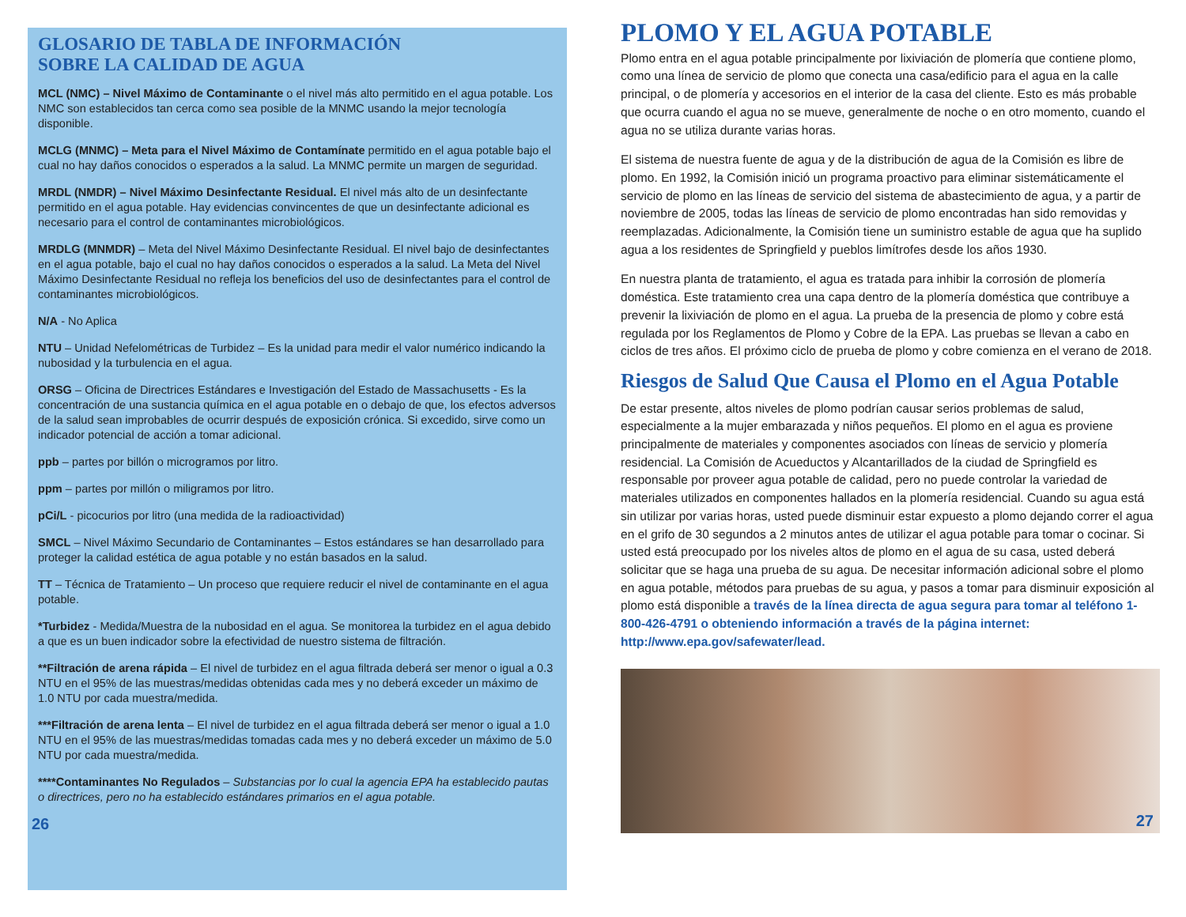GLOSARIO DE TABLA DE INFORMACIÓN
SOBRE LA CALIDAD DE AGUA
MCL (NMC) – Nivel Máximo de Contaminante o el nivel más alto permitido en el agua potable. Los NMC son establecidos tan cerca como sea posible de la MNMC usando la mejor tecnología disponible.
MCLG (MNMC) – Meta para el Nivel Máximo de Contamínate permitido en el agua potable bajo el cual no hay daños conocidos o esperados a la salud. La MNMC permite un margen de seguridad.
MRDL (NMDR) – Nivel Máximo Desinfectante Residual. El nivel más alto de un desinfectante permitido en el agua potable. Hay evidencias convincentes de que un desinfectante adicional es necesario para el control de contaminantes microbiológicos.
MRDLG (MNMDR) – Meta del Nivel Máximo Desinfectante Residual. El nivel bajo de desinfectantes en el agua potable, bajo el cual no hay daños conocidos o esperados a la salud. La Meta del Nivel Máximo Desinfectante Residual no refleja los beneficios del uso de desinfectantes para el control de contaminantes microbiológicos.
N/A - No Aplica
NTU – Unidad Nefelométricas de Turbidez – Es la unidad para medir el valor numérico indicando la nubosidad y la turbulencia en el agua.
ORSG – Oficina de Directrices Estándares e Investigación del Estado de Massachusetts - Es la concentración de una sustancia química en el agua potable en o debajo de que, los efectos adversos de la salud sean improbables de ocurrir después de exposición crónica. Si excedido, sirve como un indicador potencial de acción a tomar adicional.
ppb – partes por billón o microgramos por litro.
ppm – partes por millón o miligramos por litro.
pCi/L - picocurios por litro (una medida de la radioactividad)
SMCL – Nivel Máximo Secundario de Contaminantes – Estos estándares se han desarrollado para proteger la calidad estética de agua potable y no están basados en la salud.
TT – Técnica de Tratamiento – Un proceso que requiere reducir el nivel de contaminante en el agua potable.
*Turbidez - Medida/Muestra de la nubosidad en el agua. Se monitorea la turbidez en el agua debido a que es un buen indicador sobre la efectividad de nuestro sistema de filtración.
**Filtración de arena rápida – El nivel de turbidez en el agua filtrada deberá ser menor o igual a 0.3 NTU en el 95% de las muestras/medidas obtenidas cada mes y no deberá exceder un máximo de 1.0 NTU por cada muestra/medida.
***Filtración de arena lenta – El nivel de turbidez en el agua filtrada deberá ser menor o igual a 1.0 NTU en el 95% de las muestras/medidas tomadas cada mes y no deberá exceder un máximo de 5.0 NTU por cada muestra/medida.
****Contaminantes No Regulados – Substancias por lo cual la agencia EPA ha establecido pautas o directrices, pero no ha establecido estándares primarios en el agua potable.
26
PLOMO Y EL AGUA POTABLE
Plomo entra en el agua potable principalmente por lixiviación de plomería que contiene plomo, como una línea de servicio de plomo que conecta una casa/edificio para el agua en la calle principal, o de plomería y accesorios en el interior de la casa del cliente. Esto es más probable que ocurra cuando el agua no se mueve, generalmente de noche o en otro momento, cuando el agua no se utiliza durante varias horas.
El sistema de nuestra fuente de agua y de la distribución de agua de la Comisión es libre de plomo. En 1992, la Comisión inició un programa proactivo para eliminar sistemáticamente el servicio de plomo en las líneas de servicio del sistema de abastecimiento de agua, y a partir de noviembre de 2005, todas las líneas de servicio de plomo encontradas han sido removidas y reemplazadas. Adicionalmente, la Comisión tiene un suministro estable de agua que ha suplido agua a los residentes de Springfield y pueblos limítrofes desde los años 1930.
En nuestra planta de tratamiento, el agua es tratada para inhibir la corrosión de plomería doméstica. Este tratamiento crea una capa dentro de la plomería doméstica que contribuye a prevenir la lixiviación de plomo en el agua. La prueba de la presencia de plomo y cobre está regulada por los Reglamentos de Plomo y Cobre de la EPA. Las pruebas se llevan a cabo en ciclos de tres años. El próximo ciclo de prueba de plomo y cobre comienza en el verano de 2018.
Riesgos de Salud Que Causa el Plomo en el Agua Potable
De estar presente, altos niveles de plomo podrían causar serios problemas de salud, especialmente a la mujer embarazada y niños pequeños. El plomo en el agua es proviene principalmente de materiales y componentes asociados con líneas de servicio y plomería residencial. La Comisión de Acueductos y Alcantarillados de la ciudad de Springfield es responsable por proveer agua potable de calidad, pero no puede controlar la variedad de materiales utilizados en componentes hallados en la plomería residencial. Cuando su agua está sin utilizar por varias horas, usted puede disminuir estar expuesto a plomo dejando correr el agua en el grifo de 30 segundos a 2 minutos antes de utilizar el agua potable para tomar o cocinar. Si usted está preocupado por los niveles altos de plomo en el agua de su casa, usted deberá solicitar que se haga una prueba de su agua. De necesitar información adicional sobre el plomo en agua potable, métodos para pruebas de su agua, y pasos a tomar para disminuir exposición al plomo está disponible a través de la línea directa de agua segura para tomar al teléfono 1-800-426-4791 o obteniendo información a través de la página internet: http://www.epa.gov/safewater/lead.
27